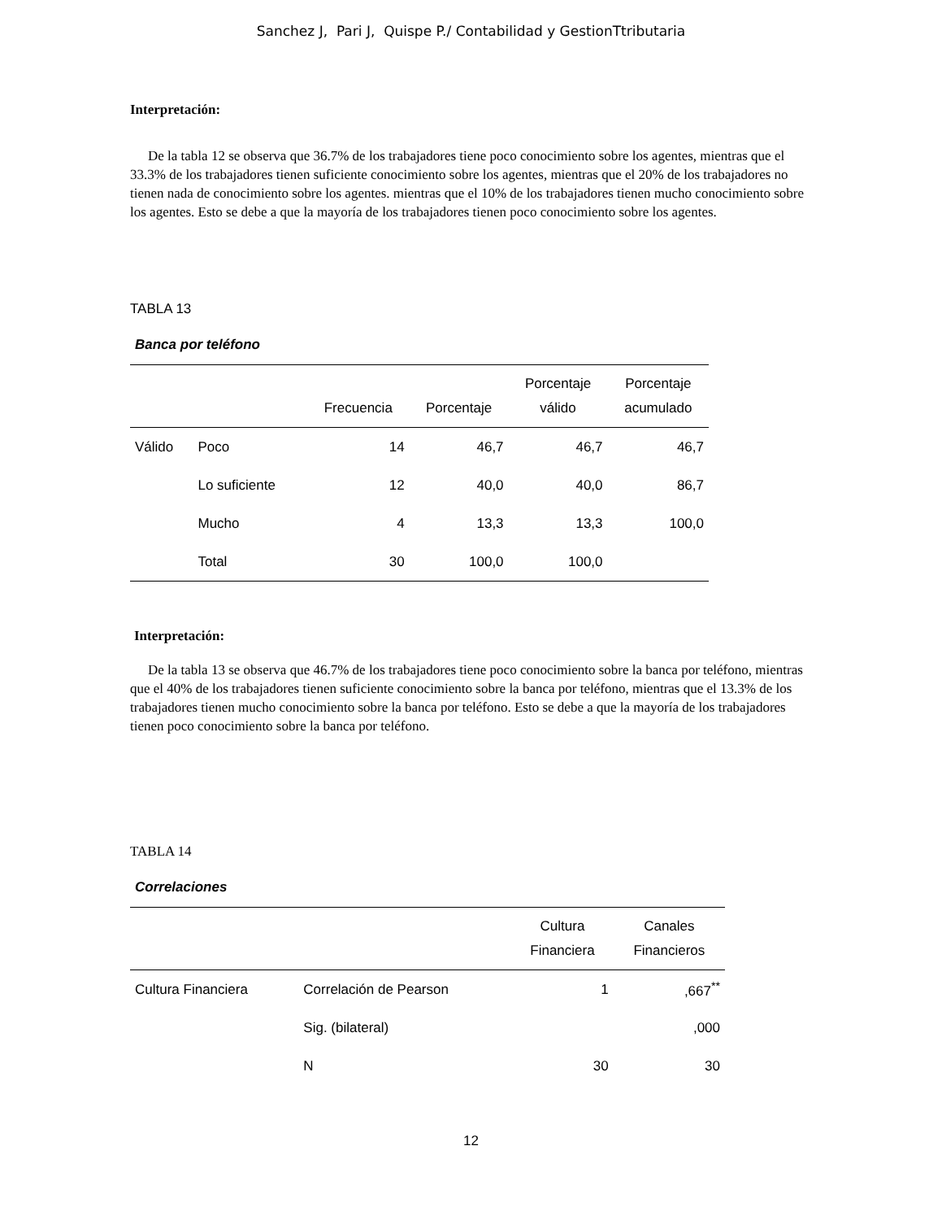Sanchez J, Pari J, Quispe P./ Contabilidad y GestionTtributaria
Interpretación:
De la tabla 12 se observa que 36.7% de los trabajadores tiene poco conocimiento sobre los agentes, mientras que el 33.3% de los trabajadores tienen suficiente conocimiento sobre los agentes, mientras que el 20% de los trabajadores no tienen nada de conocimiento sobre los agentes. mientras que el 10% de los trabajadores tienen mucho conocimiento sobre los agentes. Esto se debe a que la mayoría de los trabajadores tienen poco conocimiento sobre los agentes.
TABLA 13
Banca por teléfono
| | | Frecuencia | Porcentaje | Porcentaje válido | Porcentaje acumulado |
| --- | --- | --- | --- | --- | --- |
| Válido | Poco | 14 | 46,7 | 46,7 | 46,7 |
| | Lo suficiente | 12 | 40,0 | 40,0 | 86,7 |
| | Mucho | 4 | 13,3 | 13,3 | 100,0 |
| | Total | 30 | 100,0 | 100,0 | |
Interpretación:
De la tabla 13 se observa que 46.7% de los trabajadores tiene poco conocimiento sobre la banca por teléfono, mientras que el 40% de los trabajadores tienen suficiente conocimiento sobre la banca por teléfono, mientras que el 13.3% de los trabajadores tienen mucho conocimiento sobre la banca por teléfono. Esto se debe a que la mayoría de los trabajadores tienen poco conocimiento sobre la banca por teléfono.
TABLA 14
Correlaciones
| | | Cultura Financiera | Canales Financieros |
| --- | --- | --- | --- |
| Cultura Financiera | Correlación de Pearson | 1 | ,667<sup>**</sup> |
| | Sig. (bilateral) | | ,000 |
| | N | 30 | 30 |
12